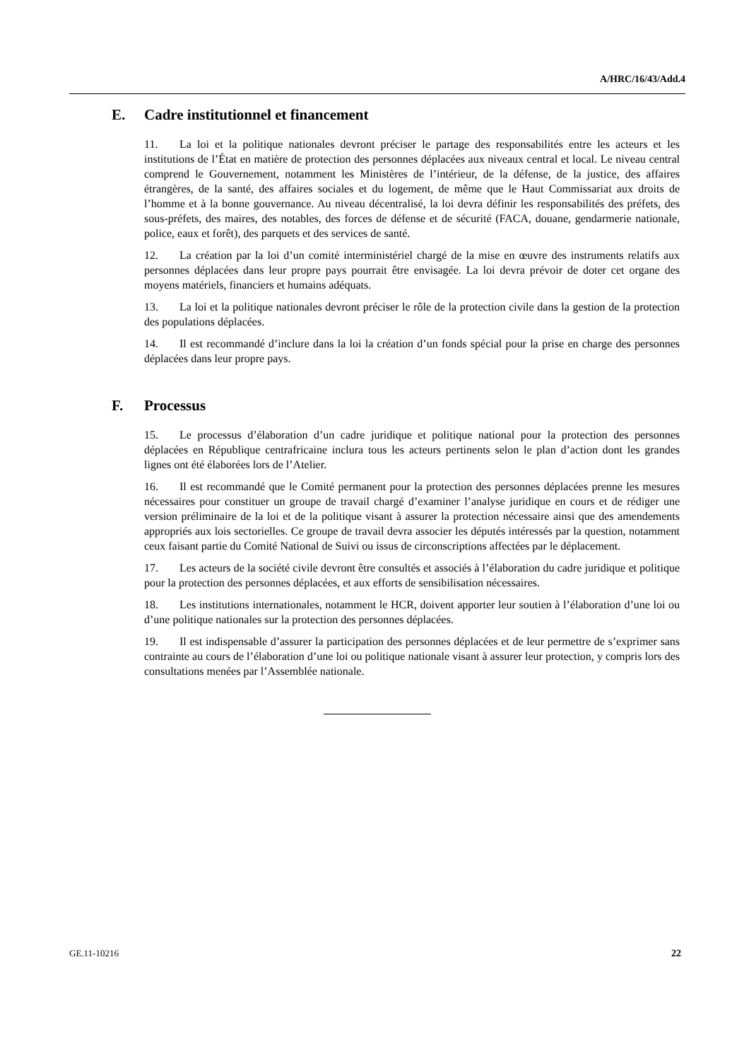A/HRC/16/43/Add.4
E. Cadre institutionnel et financement
11. La loi et la politique nationales devront préciser le partage des responsabilités entre les acteurs et les institutions de l’État en matière de protection des personnes déplacées aux niveaux central et local. Le niveau central comprend le Gouvernement, notamment les Ministères de l’intérieur, de la défense, de la justice, des affaires étrangères, de la santé, des affaires sociales et du logement, de même que le Haut Commissariat aux droits de l’homme et à la bonne gouvernance. Au niveau décentralisé, la loi devra définir les responsabilités des préfets, des sous-préfets, des maires, des notables, des forces de défense et de sécurité (FACA, douane, gendarmerie nationale, police, eaux et forêt), des parquets et des services de santé.
12. La création par la loi d’un comité interministériel chargé de la mise en œuvre des instruments relatifs aux personnes déplacées dans leur propre pays pourrait être envisagée. La loi devra prévoir de doter cet organe des moyens matériels, financiers et humains adéquats.
13. La loi et la politique nationales devront préciser le rôle de la protection civile dans la gestion de la protection des populations déplacées.
14. Il est recommandé d’inclure dans la loi la création d’un fonds spécial pour la prise en charge des personnes déplacées dans leur propre pays.
F. Processus
15. Le processus d’élaboration d’un cadre juridique et politique national pour la protection des personnes déplacées en République centrafricaine inclura tous les acteurs pertinents selon le plan d’action dont les grandes lignes ont été élaborées lors de l’Atelier.
16. Il est recommandé que le Comité permanent pour la protection des personnes déplacées prenne les mesures nécessaires pour constituer un groupe de travail chargé d’examiner l’analyse juridique en cours et de rédiger une version préliminaire de la loi et de la politique visant à assurer la protection nécessaire ainsi que des amendements appropriés aux lois sectorielles. Ce groupe de travail devra associer les députés intéressés par la question, notamment ceux faisant partie du Comité National de Suivi ou issus de circonscriptions affectées par le déplacement.
17. Les acteurs de la société civile devront être consultés et associés à l’élaboration du cadre juridique et politique pour la protection des personnes déplacées, et aux efforts de sensibilisation nécessaires.
18. Les institutions internationales, notamment le HCR, doivent apporter leur soutien à l’élaboration d’une loi ou d’une politique nationales sur la protection des personnes déplacées.
19. Il est indispensable d’assurer la participation des personnes déplacées et de leur permettre de s’exprimer sans contrainte au cours de l’élaboration d’une loi ou politique nationale visant à assurer leur protection, y compris lors des consultations menées par l’Assemblée nationale.
GE.11-10216 22